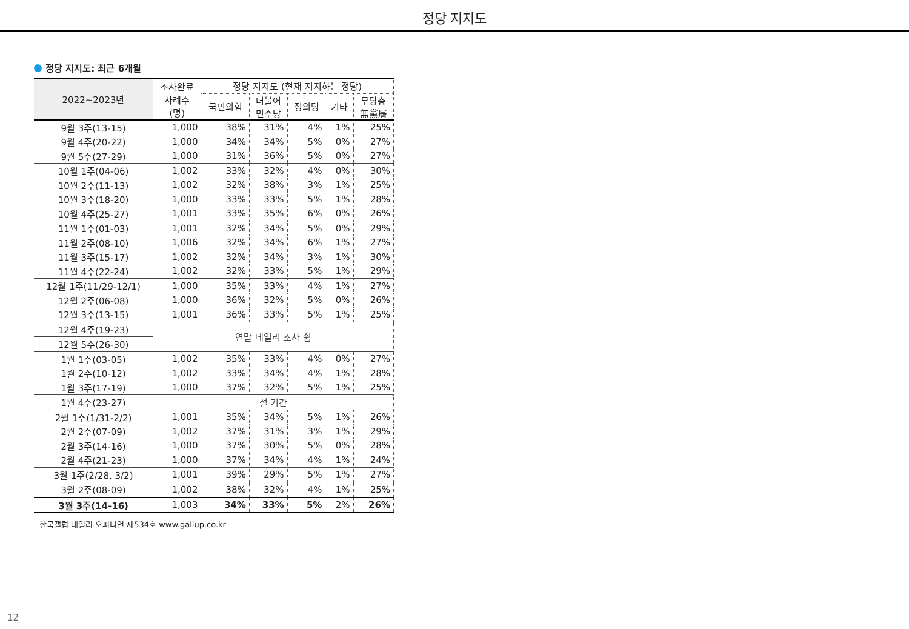정당 지지도
정당 지지도: 최근 6개월
| 2022~2023년 | 조사완료 | 정당 지지도 (현재 지지하는 정당) | | | | |
| --- | --- | --- | --- | --- | --- | --- |
| | 사례수 (명) | 국민의힘 | 더불어 민주당 | 정의당 | 기타 | 무당층 無黨層 |
| 9월 3주(13-15) | 1,000 | 38% | 31% | 4% | 1% | 25% |
| 9월 4주(20-22) | 1,000 | 34% | 34% | 5% | 0% | 27% |
| 9월 5주(27-29) | 1,000 | 31% | 36% | 5% | 0% | 27% |
| 10월 1주(04-06) | 1,002 | 33% | 32% | 4% | 0% | 30% |
| 10월 2주(11-13) | 1,002 | 32% | 38% | 3% | 1% | 25% |
| 10월 3주(18-20) | 1,000 | 33% | 33% | 5% | 1% | 28% |
| 10월 4주(25-27) | 1,001 | 33% | 35% | 6% | 0% | 26% |
| 11월 1주(01-03) | 1,001 | 32% | 34% | 5% | 0% | 29% |
| 11월 2주(08-10) | 1,006 | 32% | 34% | 6% | 1% | 27% |
| 11월 3주(15-17) | 1,002 | 32% | 34% | 3% | 1% | 30% |
| 11월 4주(22-24) | 1,002 | 32% | 33% | 5% | 1% | 29% |
| 12월 1주(11/29-12/1) | 1,000 | 35% | 33% | 4% | 1% | 27% |
| 12월 2주(06-08) | 1,000 | 36% | 32% | 5% | 0% | 26% |
| 12월 3주(13-15) | 1,001 | 36% | 33% | 5% | 1% | 25% |
| 12월 4주(19-23) | 연말 데일리 조사 쉼 | | | | | |
| 12월 5주(26-30) | | | | | | |
| 1월 1주(03-05) | 1,002 | 35% | 33% | 4% | 0% | 27% |
| 1월 2주(10-12) | 1,002 | 33% | 34% | 4% | 1% | 28% |
| 1월 3주(17-19) | 1,000 | 37% | 32% | 5% | 1% | 25% |
| 1월 4주(23-27) | 설 기간 | | | | | |
| 2월 1주(1/31-2/2) | 1,001 | 35% | 34% | 5% | 1% | 26% |
| 2월 2주(07-09) | 1,002 | 37% | 31% | 3% | 1% | 29% |
| 2월 3주(14-16) | 1,000 | 37% | 30% | 5% | 0% | 28% |
| 2월 4주(21-23) | 1,000 | 37% | 34% | 4% | 1% | 24% |
| 3월 1주(2/28, 3/2) | 1,001 | 39% | 29% | 5% | 1% | 27% |
| 3월 2주(08-09) | 1,002 | 38% | 32% | 4% | 1% | 25% |
| 3월 3주(14-16) | 1,003 | 34% | 33% | 5% | 2% | 26% |
- 한국갤럽 데일리 오피니언 제534호 www.gallup.co.kr
12